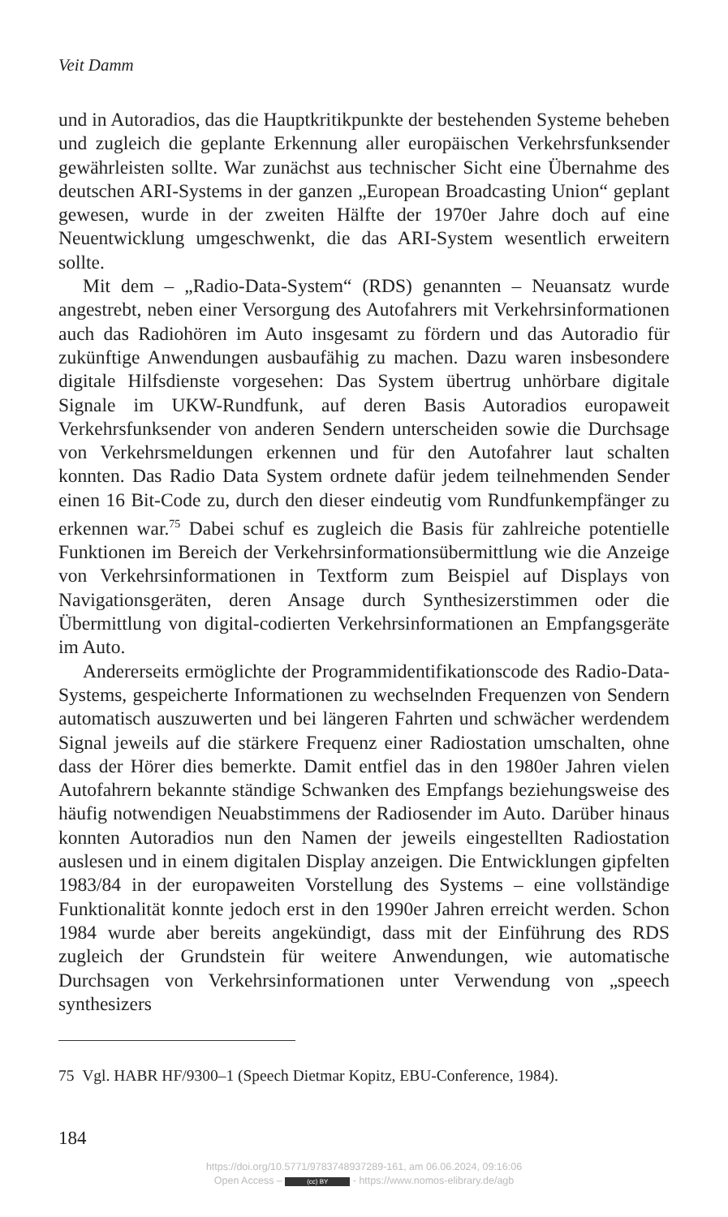Veit Damm
und in Autoradios, das die Hauptkritikpunkte der bestehenden Systeme beheben und zugleich die geplante Erkennung aller europäischen Verkehrsfunksender gewährleisten sollte. War zunächst aus technischer Sicht eine Übernahme des deutschen ARI-Systems in der ganzen „European Broadcasting Union“ geplant gewesen, wurde in der zweiten Hälfte der 1970er Jahre doch auf eine Neuentwicklung umgeschwenkt, die das ARI-System wesentlich erweitern sollte.
Mit dem – „Radio-Data-System“ (RDS) genannten – Neuansatz wurde angestrebt, neben einer Versorgung des Autofahrers mit Verkehrsinformationen auch das Radiohören im Auto insgesamt zu fördern und das Autoradio für zukünftige Anwendungen ausbaufähig zu machen. Dazu waren insbesondere digitale Hilfsdienste vorgesehen: Das System übertrug unhörbare digitale Signale im UKW-Rundfunk, auf deren Basis Autoradios europaweit Verkehrsfunksender von anderen Sendern unterscheiden sowie die Durchsage von Verkehrsmeldungen erkennen und für den Autofahrer laut schalten konnten. Das Radio Data System ordnete dafür jedem teilnehmenden Sender einen 16 Bit-Code zu, durch den dieser eindeutig vom Rundfunkempfänger zu erkennen war.<sup>75</sup> Dabei schuf es zugleich die Basis für zahlreiche potentielle Funktionen im Bereich der Verkehrsinformationsübermittlung wie die Anzeige von Verkehrsinformationen in Textform zum Beispiel auf Displays von Navigationsgeräten, deren Ansage durch Synthesizerstimmen oder die Übermittlung von digital-codierten Verkehrsinformationen an Empfangsgeräte im Auto.
Andererseits ermöglichte der Programmidentifikationscode des Radio-Data-Systems, gespeicherte Informationen zu wechselnden Frequenzen von Sendern automatisch auszuwerten und bei längeren Fahrten und schwächer werdendem Signal jeweils auf die stärkere Frequenz einer Radiostation umschalten, ohne dass der Hörer dies bemerkte. Damit entfiel das in den 1980er Jahren vielen Autofahrern bekannte ständige Schwanken des Empfangs beziehungsweise des häufig notwendigen Neuabstimmens der Radiosender im Auto. Darüber hinaus konnten Autoradios nun den Namen der jeweils eingestellten Radiostation auslesen und in einem digitalen Display anzeigen. Die Entwicklungen gipfelten 1983/84 in der europaweiten Vorstellung des Systems – eine vollständige Funktionalität konnte jedoch erst in den 1990er Jahren erreicht werden. Schon 1984 wurde aber bereits angekündigt, dass mit der Einführung des RDS zugleich der Grundstein für weitere Anwendungen, wie automatische Durchsagen von Verkehrsinformationen unter Verwendung von „speech synthesizers
75 Vgl. HABR HF/9300–1 (Speech Dietmar Kopitz, EBU-Conference, 1984).
184
https://doi.org/10.5771/9783748937289-161, am 06.06.2024, 09:16:06
Open Access – (cc) BY - https://www.nomos-elibrary.de/agb